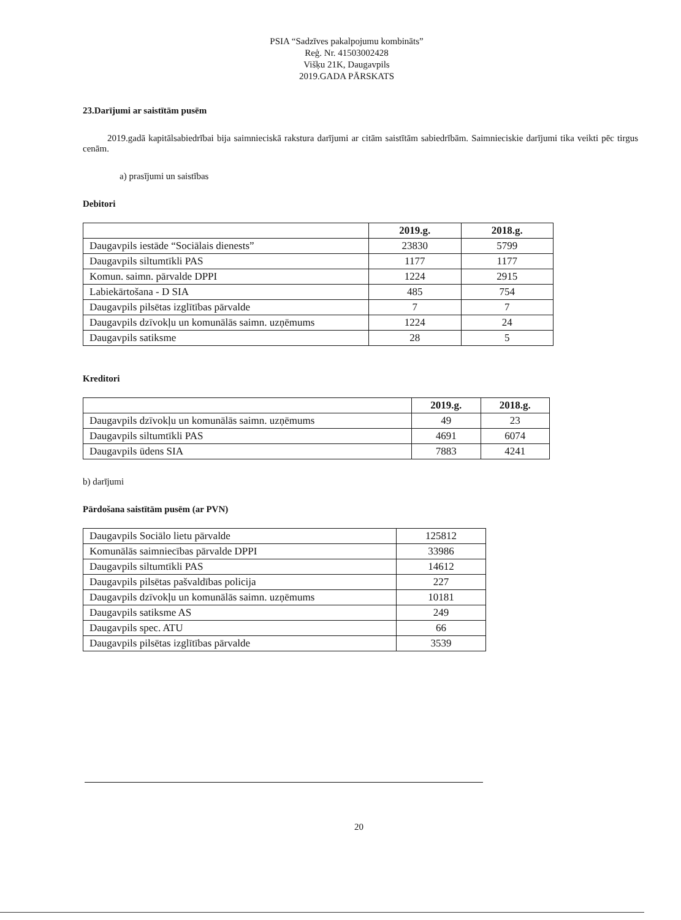PSIA “Sadzīves pakalpojumu kombināts”
Reģ. Nr. 41503002428
Višķu 21K, Daugavpils
2019.GADA PĀRSKATS
23.Darījumi ar saistītām pusēm
2019.gadā kapitālsabiedrībai bija saimnieciskā rakstura darījumi ar citām saistītām sabiedrībām. Saimnieciskie darījumi tika veikti pēc tirgus cenām.
a) prasījumi un saistības
Debitori
| | 2019.g. | 2018.g. |
| --- | --- | --- |
| Daugavpils iestāde “Sociālais dienests” | 23830 | 5799 |
| Daugavpils siltumtīkli PAS | 1177 | 1177 |
| Komun. saimn. pārvalde DPPI | 1224 | 2915 |
| Labiekārtošana - D SIA | 485 | 754 |
| Daugavpils pilsētas izglītības pārvalde | 7 | 7 |
| Daugavpils dzīvokļu un komunālās saimn. uzņēmums | 1224 | 24 |
| Daugavpils satiksme | 28 | 5 |
Kreditori
| | 2019.g. | 2018.g. |
| --- | --- | --- |
| Daugavpils dzīvokļu un komunālās saimn. uzņēmums | 49 | 23 |
| Daugavpils siltumtīkli PAS | 4691 | 6074 |
| Daugavpils ūdens SIA | 7883 | 4241 |
b) darījumi
Pārdošana saistītām pusēm (ar PVN)
| Daugavpils Sociālo lietu pārvalde | 125812 |
| Komunālās saimniecības pārvalde DPPI | 33986 |
| Daugavpils siltumtīkli PAS | 14612 |
| Daugavpils pilsētas pašvaldības policija | 227 |
| Daugavpils dzīvokļu un komunālās saimn. uzņēmums | 10181 |
| Daugavpils satiksme AS | 249 |
| Daugavpils spec. ATU | 66 |
| Daugavpils pilsētas izglītības pārvalde | 3539 |
20